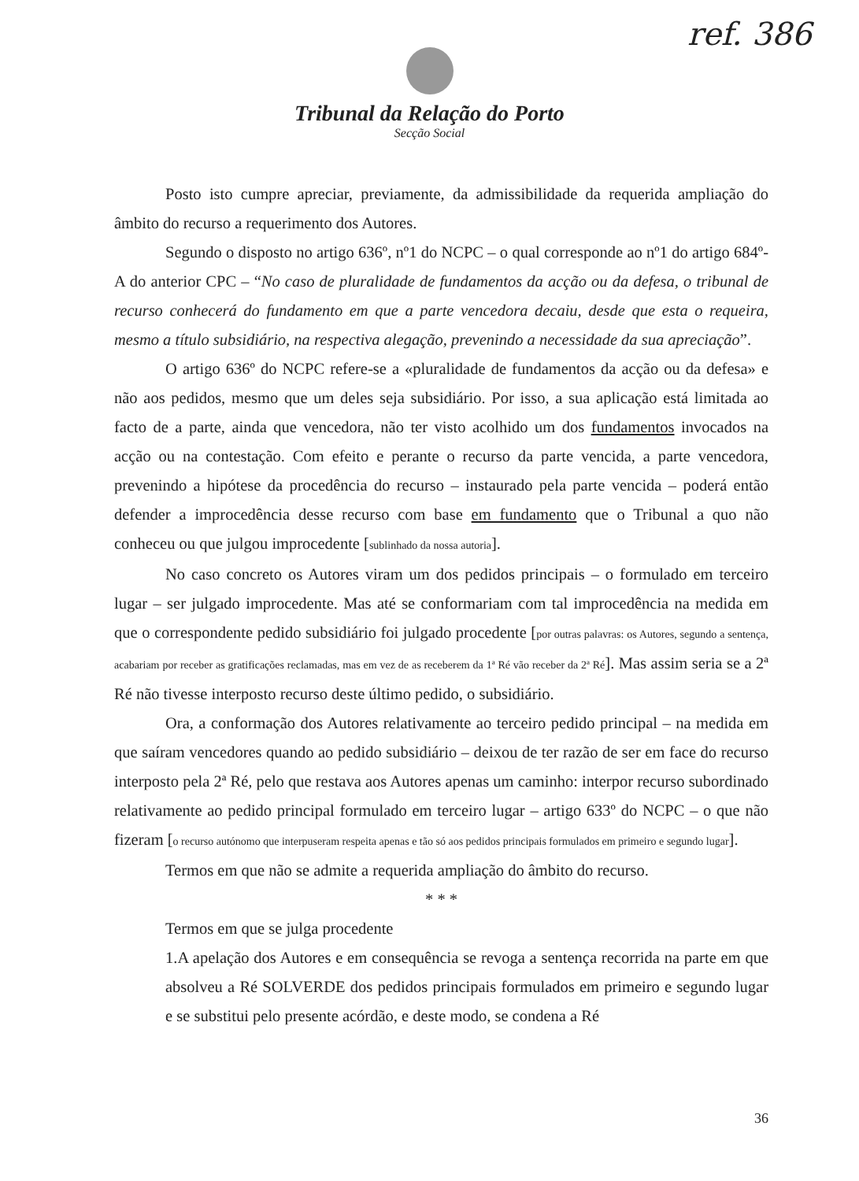ref. 386
Tribunal da Relação do Porto
Secção Social
Posto isto cumpre apreciar, previamente, da admissibilidade da requerida ampliação do âmbito do recurso a requerimento dos Autores.
Segundo o disposto no artigo 636º, nº1 do NCPC – o qual corresponde ao nº1 do artigo 684º-A do anterior CPC – “No caso de pluralidade de fundamentos da acção ou da defesa, o tribunal de recurso conhecerá do fundamento em que a parte vencedora decaiu, desde que esta o requeira, mesmo a título subsidiário, na respectiva alegação, prevenindo a necessidade da sua apreciação”.
O artigo 636º do NCPC refere-se a «pluralidade de fundamentos da acção ou da defesa» e não aos pedidos, mesmo que um deles seja subsidiário. Por isso, a sua aplicação está limitada ao facto de a parte, ainda que vencedora, não ter visto acolhido um dos fundamentos invocados na acção ou na contestação. Com efeito e perante o recurso da parte vencida, a parte vencedora, prevenindo a hipótese da procedência do recurso – instaurado pela parte vencida – poderá então defender a improcedência desse recurso com base em fundamento que o Tribunal a quo não conheceu ou que julgou improcedente [sublinhado da nossa autoria].
No caso concreto os Autores viram um dos pedidos principais – o formulado em terceiro lugar – ser julgado improcedente. Mas até se conformariam com tal improcedência na medida em que o correspondente pedido subsidiário foi julgado procedente [por outras palavras: os Autores, segundo a sentença, acabariam por receber as gratificações reclamadas, mas em vez de as receberem da 1ª Ré vão receber da 2ª Ré]. Mas assim seria se a 2ª Ré não tivesse interposto recurso deste último pedido, o subsidiário.
Ora, a conformação dos Autores relativamente ao terceiro pedido principal – na medida em que saíram vencedores quando ao pedido subsidiário – deixou de ter razão de ser em face do recurso interposto pela 2ª Ré, pelo que restava aos Autores apenas um caminho: interpor recurso subordinado relativamente ao pedido principal formulado em terceiro lugar – artigo 633º do NCPC – o que não fizeram [o recurso autónomo que interpuseram respeita apenas e tão só aos pedidos principais formulados em primeiro e segundo lugar].
Termos em que não se admite a requerida ampliação do âmbito do recurso.
* * *
Termos em que se julga procedente
1.A apelação dos Autores e em consequência se revoga a sentença recorrida na parte em que absolveu a Ré SOLVERDE dos pedidos principais formulados em primeiro e segundo lugar e se substitui pelo presente acórdão, e deste modo, se condena a Ré
36